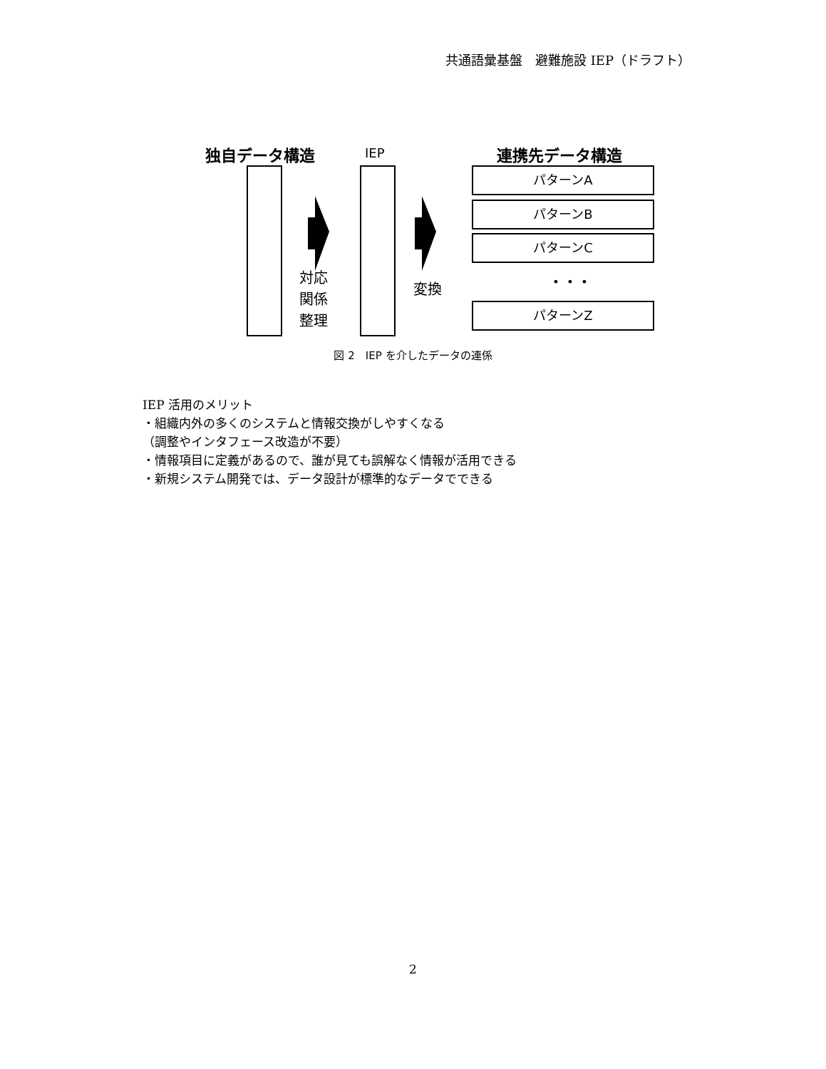共通語彙基盤　避難施設 IEP（ドラフト）
独自データ構造 IEP 連携先データ構造
対応
関係
整理
変換
パターンA
パターンB
パターンC
・・・
パターンZ
図 2　IEP を介したデータの連係
IEP 活用のメリット
・組織内外の多くのシステムと情報交換がしやすくなる
（調整やインタフェース改造が不要）
・情報項目に定義があるので、誰が見ても誤解なく情報が活用できる
・新規システム開発では、データ設計が標準的なデータでできる
2